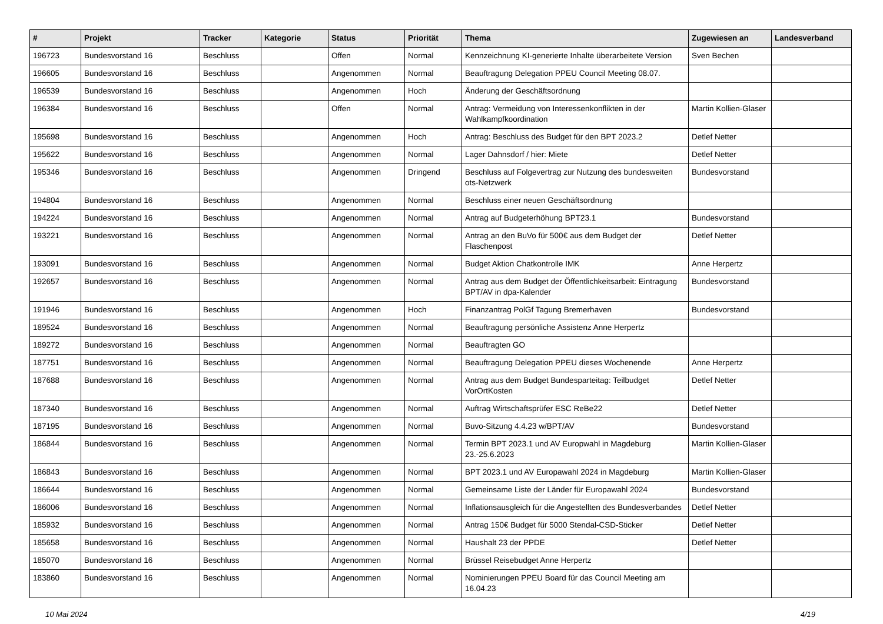| # | Projekt | Tracker | Kategorie | Status | Priorität | Thema | Zugewiesen an | Landesverband |
| --- | --- | --- | --- | --- | --- | --- | --- | --- |
| 196723 | Bundesvorstand 16 | Beschluss | | Offen | Normal | Kennzeichnung KI-generierte Inhalte überarbeitete Version | Sven Bechen | |
| 196605 | Bundesvorstand 16 | Beschluss | | Angenommen | Normal | Beauftragung Delegation PPEU Council Meeting 08.07. | | |
| 196539 | Bundesvorstand 16 | Beschluss | | Angenommen | Hoch | Änderung der Geschäftsordnung | | |
| 196384 | Bundesvorstand 16 | Beschluss | | Offen | Normal | Antrag: Vermeidung von Interessenkonflikten in der Wahlkampfkoordination | Martin Kollien-Glaser | |
| 195698 | Bundesvorstand 16 | Beschluss | | Angenommen | Hoch | Antrag: Beschluss des Budget für den BPT 2023.2 | Detlef Netter | |
| 195622 | Bundesvorstand 16 | Beschluss | | Angenommen | Normal | Lager Dahnsdorf / hier: Miete | Detlef Netter | |
| 195346 | Bundesvorstand 16 | Beschluss | | Angenommen | Dringend | Beschluss auf Folgevertrag zur Nutzung des bundesweiten ots-Netzwerk | Bundesvorstand | |
| 194804 | Bundesvorstand 16 | Beschluss | | Angenommen | Normal | Beschluss einer neuen Geschäftsordnung | | |
| 194224 | Bundesvorstand 16 | Beschluss | | Angenommen | Normal | Antrag auf Budgeterhöhung BPT23.1 | Bundesvorstand | |
| 193221 | Bundesvorstand 16 | Beschluss | | Angenommen | Normal | Antrag an den BuVo für 500€ aus dem Budget der Flaschenpost | Detlef Netter | |
| 193091 | Bundesvorstand 16 | Beschluss | | Angenommen | Normal | Budget Aktion Chatkontrolle IMK | Anne Herpertz | |
| 192657 | Bundesvorstand 16 | Beschluss | | Angenommen | Normal | Antrag aus dem Budget der Öffentlichkeitsarbeit: Eintragung BPT/AV in dpa-Kalender | Bundesvorstand | |
| 191946 | Bundesvorstand 16 | Beschluss | | Angenommen | Hoch | Finanzantrag PolGf Tagung Bremerhaven | Bundesvorstand | |
| 189524 | Bundesvorstand 16 | Beschluss | | Angenommen | Normal | Beauftragung persönliche Assistenz Anne Herpertz | | |
| 189272 | Bundesvorstand 16 | Beschluss | | Angenommen | Normal | Beauftragten GO | | |
| 187751 | Bundesvorstand 16 | Beschluss | | Angenommen | Normal | Beauftragung Delegation PPEU dieses Wochenende | Anne Herpertz | |
| 187688 | Bundesvorstand 16 | Beschluss | | Angenommen | Normal | Antrag aus dem Budget Bundesparteitag: Teilbudget VorOrtKosten | Detlef Netter | |
| 187340 | Bundesvorstand 16 | Beschluss | | Angenommen | Normal | Auftrag Wirtschaftsprüfer ESC ReBe22 | Detlef Netter | |
| 187195 | Bundesvorstand 16 | Beschluss | | Angenommen | Normal | Buvo-Sitzung 4.4.23 w/BPT/AV | Bundesvorstand | |
| 186844 | Bundesvorstand 16 | Beschluss | | Angenommen | Normal | Termin BPT 2023.1 und AV Europwahl in Magdeburg 23.-25.6.2023 | Martin Kollien-Glaser | |
| 186843 | Bundesvorstand 16 | Beschluss | | Angenommen | Normal | BPT 2023.1 und AV Europawahl 2024 in Magdeburg | Martin Kollien-Glaser | |
| 186644 | Bundesvorstand 16 | Beschluss | | Angenommen | Normal | Gemeinsame Liste der Länder für Europawahl 2024 | Bundesvorstand | |
| 186006 | Bundesvorstand 16 | Beschluss | | Angenommen | Normal | Inflationsausgleich für die Angestellten des Bundesverbandes | Detlef Netter | |
| 185932 | Bundesvorstand 16 | Beschluss | | Angenommen | Normal | Antrag 150€ Budget für 5000 Stendal-CSD-Sticker | Detlef Netter | |
| 185658 | Bundesvorstand 16 | Beschluss | | Angenommen | Normal | Haushalt 23 der PPDE | Detlef Netter | |
| 185070 | Bundesvorstand 16 | Beschluss | | Angenommen | Normal | Brüssel Reisebudget Anne Herpertz | | |
| 183860 | Bundesvorstand 16 | Beschluss | | Angenommen | Normal | Nominierungen PPEU Board für das Council Meeting am 16.04.23 | | |
10 Mai 2024 4/19